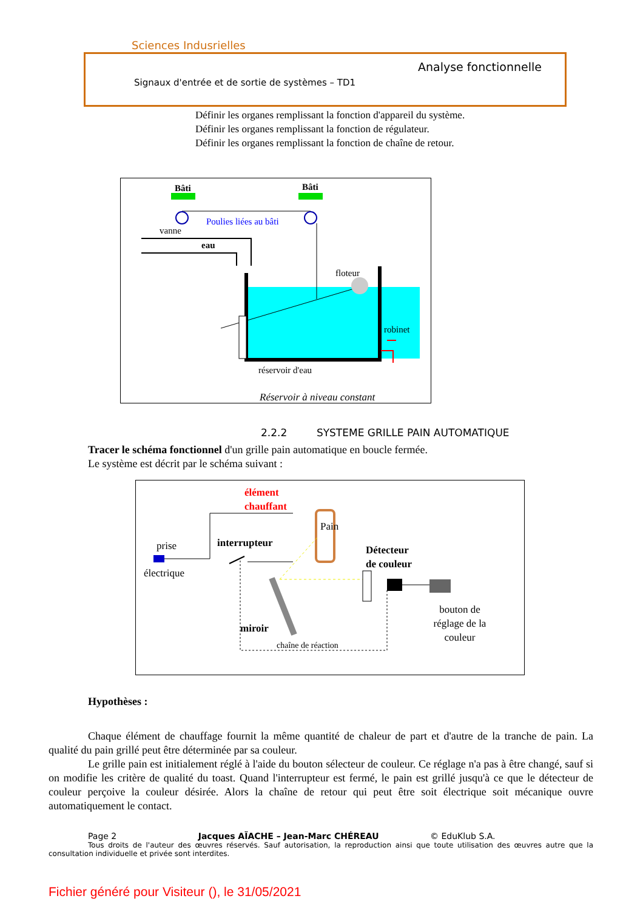Sciences Indusrielles
Analyse fonctionnelle
Signaux d'entrée et de sortie de systèmes – TD1
Définir les organes remplissant la fonction d'appareil du système.
Définir les organes remplissant la fonction de régulateur.
Définir les organes remplissant la fonction de chaîne de retour.
Bâti
Bâti
Poulies liées au bâti
vanne
eau
floteur
robinet
réservoir d'eau
Réservoir à niveau constant
2.2.2 SYSTEME GRILLE PAIN AUTOMATIQUE
Tracer le schéma fonctionnel d'un grille pain automatique en boucle fermée.
Le système est décrit par le schéma suivant :
élément
chauffant
prise
électrique
interrupteur
Pain
Détecteur
de couleur
bouton de
réglage de la
couleur
miroir
chaîne de réaction
Hypothèses :
Chaque élément de chauffage fournit la même quantité de chaleur de part et d'autre de la tranche de pain. La qualité du pain grillé peut être déterminée par sa couleur.
Le grille pain est initialement réglé à l'aide du bouton sélecteur de couleur. Ce réglage n'a pas à être changé, sauf si on modifie les critère de qualité du toast. Quand l'interrupteur est fermé, le pain est grillé jusqu'à ce que le détecteur de couleur perçoive la couleur désirée. Alors la chaîne de retour qui peut être soit électrique soit mécanique ouvre automatiquement le contact.
Page 2 Jacques AÏACHE – Jean-Marc CHÉREAU © EduKlub S.A.
Tous droits de l'auteur des œuvres réservés. Sauf autorisation, la reproduction ainsi que toute utilisation des œuvres autre que la consultation individuelle et privée sont interdites.
Fichier généré pour Visiteur (), le 31/05/2021